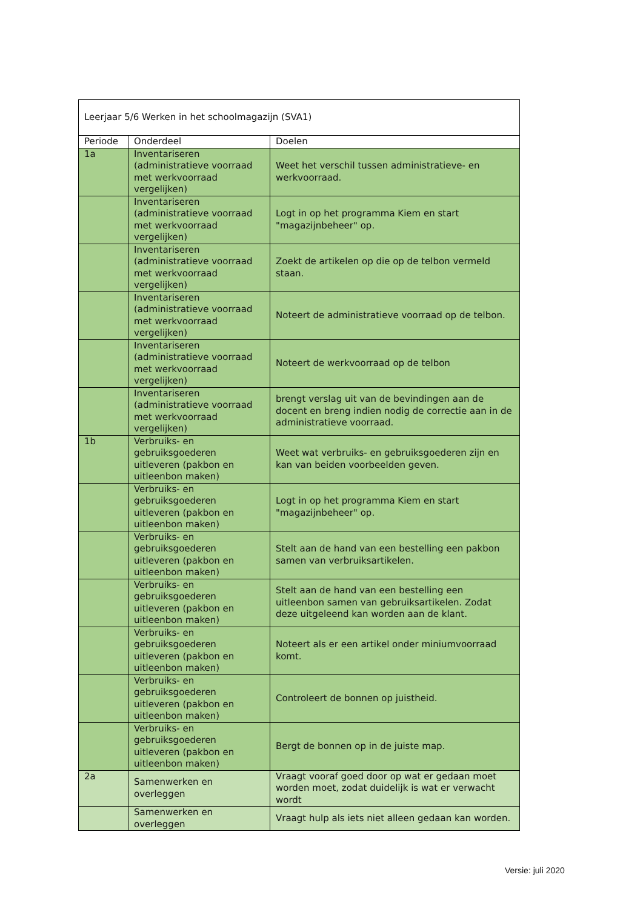| Leerjaar 5/6 Werken in het schoolmagazijn (SVA1) | | |
| Periode | Onderdeel | Doelen |
| 1a | Inventariseren (administratieve voorraad met werkvoorraad vergelijken) | Weet het verschil tussen administratieve- en werkvoorraad. |
| | Inventariseren (administratieve voorraad met werkvoorraad vergelijken) | Logt in op het programma Kiem en start "magazijnbeheer" op. |
| | Inventariseren (administratieve voorraad met werkvoorraad vergelijken) | Zoekt de artikelen op die op de telbon vermeld staan. |
| | Inventariseren (administratieve voorraad met werkvoorraad vergelijken) | Noteert de administratieve voorraad op de telbon. |
| | Inventariseren (administratieve voorraad met werkvoorraad vergelijken) | Noteert de werkvoorraad op de telbon |
| | Inventariseren (administratieve voorraad met werkvoorraad vergelijken) | brengt verslag uit van de bevindingen aan de docent en breng indien nodig de correctie aan in de administratieve voorraad. |
| 1b | Verbruiks- en gebruiksgoederen uitleveren (pakbon en uitleenbon maken) | Weet wat verbruiks- en gebruiksgoederen zijn en kan van beiden voorbeelden geven. |
| | Verbruiks- en gebruiksgoederen uitleveren (pakbon en uitleenbon maken) | Logt in op het programma Kiem en start "magazijnbeheer" op. |
| | Verbruiks- en gebruiksgoederen uitleveren (pakbon en uitleenbon maken) | Stelt aan de hand van een bestelling een pakbon samen van verbruiksartikelen. |
| | Verbruiks- en gebruiksgoederen uitleveren (pakbon en uitleenbon maken) | Stelt aan de hand van een bestelling een uitleenbon samen van gebruiksartikelen. Zodat deze uitgeleend kan worden aan de klant. |
| | Verbruiks- en gebruiksgoederen uitleveren (pakbon en uitleenbon maken) | Noteert als er een artikel onder miniumvoorraad komt. |
| | Verbruiks- en gebruiksgoederen uitleveren (pakbon en uitleenbon maken) | Controleert de bonnen op juistheid. |
| | Verbruiks- en gebruiksgoederen uitleveren (pakbon en uitleenbon maken) | Bergt de bonnen op in de juiste map. |
| 2a | Samenwerken en overleggen | Vraagt vooraf goed door op wat er gedaan moet worden moet, zodat duidelijk is wat er verwacht wordt |
| | Samenwerken en overleggen | Vraagt hulp als iets niet alleen gedaan kan worden. |
Versie: juli 2020